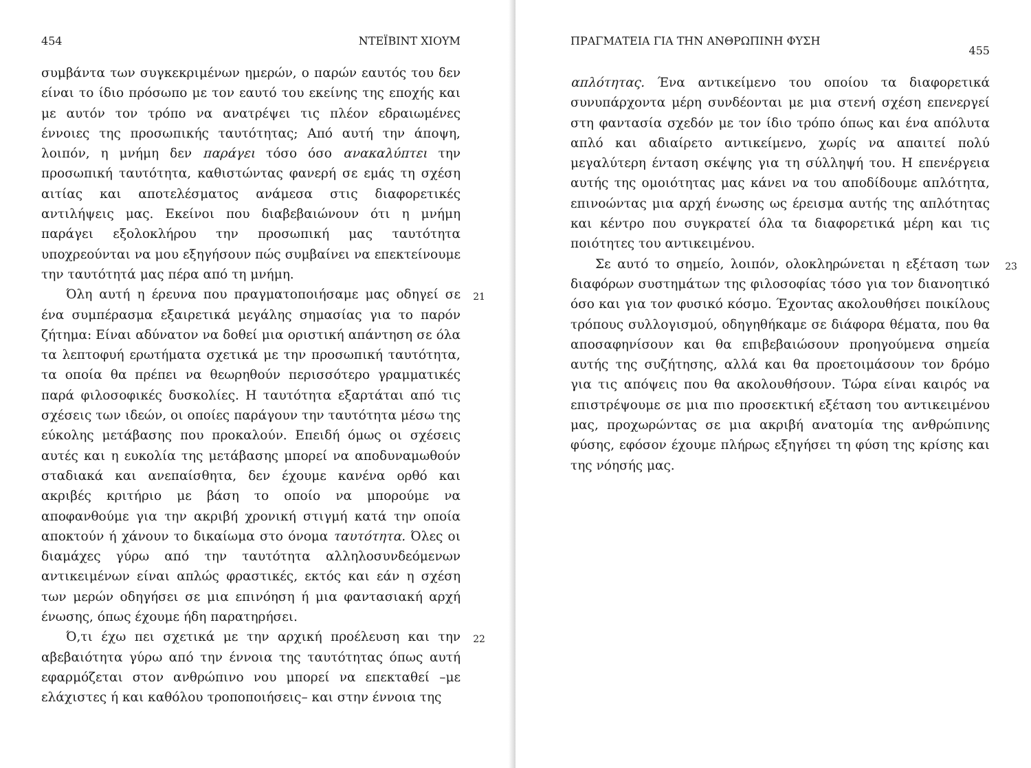454 ΝΤΕΪΒΙΝΤ ΧΙΟΥΜ
συμβάντα των συγκεκριμένων ημερών, ο παρών εαυτός του δεν είναι το ίδιο πρόσωπο με τον εαυτό του εκείνης της εποχής και με αυτόν τον τρόπο να ανατρέψει τις πλέον εδραιωμένες έννοιες της προσωπικής ταυτότητας; Από αυτή την άποψη, λοιπόν, η μνήμη δεν παράγει τόσο όσο ανακαλύπτει την προσωπική ταυτότητα, καθιστώντας φανερή σε εμάς τη σχέση αιτίας και αποτελέσματος ανάμεσα στις διαφορετικές αντιλήψεις μας. Εκείνοι που διαβεβαιώνουν ότι η μνήμη παράγει εξολοκλήρου την προσωπική μας ταυτότητα υποχρεούνται να μου εξηγήσουν πώς συμβαίνει να επεκτείνουμε την ταυτότητά μας πέρα από τη μνήμη.
21 Όλη αυτή η έρευνα που πραγματοποιήσαμε μας οδηγεί σε ένα συμπέρασμα εξαιρετικά μεγάλης σημασίας για το παρόν ζήτημα: Είναι αδύνατον να δοθεί μια οριστική απάντηση σε όλα τα λεπτοφυή ερωτήματα σχετικά με την προσωπική ταυτότητα, τα οποία θα πρέπει να θεωρηθούν περισσότερο γραμματικές παρά φιλοσοφικές δυσκολίες. Η ταυτότητα εξαρτάται από τις σχέσεις των ιδεών, οι οποίες παράγουν την ταυτότητα μέσω της εύκολης μετάβασης που προκαλούν. Επειδή όμως οι σχέσεις αυτές και η ευκολία της μετάβασης μπορεί να αποδυναμωθούν σταδιακά και ανεπαίσθητα, δεν έχουμε κανένα ορθό και ακριβές κριτήριο με βάση το οποίο να μπορούμε να αποφανθούμε για την ακριβή χρονική στιγμή κατά την οποία αποκτούν ή χάνουν το δικαίωμα στο όνομα ταυτότητα. Όλες οι διαμάχες γύρω από την ταυτότητα αλληλοσυνδεόμενων αντικειμένων είναι απλώς φραστικές, εκτός και εάν η σχέση των μερών οδηγήσει σε μια επινόηση ή μια φαντασιακή αρχή ένωσης, όπως έχουμε ήδη παρατηρήσει.
22 Ό,τι έχω πει σχετικά με την αρχική προέλευση και την αβεβαιότητα γύρω από την έννοια της ταυτότητας όπως αυτή εφαρμόζεται στον ανθρώπινο νου μπορεί να επεκταθεί –με ελάχιστες ή και καθόλου τροποποιήσεις– και στην έννοια της
ΠΡΑΓΜΑΤΕΙΑ ΓΙΑ ΤΗΝ ΑΝΘΡΩΠΙΝΗ ΦΥΣΗ 455
απλότητας. Ένα αντικείμενο του οποίου τα διαφορετικά συνυπάρχοντα μέρη συνδέονται με μια στενή σχέση επενεργεί στη φαντασία σχεδόν με τον ίδιο τρόπο όπως και ένα απόλυτα απλό και αδιαίρετο αντικείμενο, χωρίς να απαιτεί πολύ μεγαλύτερη ένταση σκέψης για τη σύλληψή του. Η επενέργεια αυτής της ομοιότητας μας κάνει να του αποδίδουμε απλότητα, επινοώντας μια αρχή ένωσης ως έρεισμα αυτής της απλότητας και κέντρο που συγκρατεί όλα τα διαφορετικά μέρη και τις ποιότητες του αντικειμένου.
23 Σε αυτό το σημείο, λοιπόν, ολοκληρώνεται η εξέταση των διαφόρων συστημάτων της φιλοσοφίας τόσο για τον διανοητικό όσο και για τον φυσικό κόσμο. Έχοντας ακολουθήσει ποικίλους τρόπους συλλογισμού, οδηγηθήκαμε σε διάφορα θέματα, που θα αποσαφηνίσουν και θα επιβεβαιώσουν προηγούμενα σημεία αυτής της συζήτησης, αλλά και θα προετοιμάσουν τον δρόμο για τις απόψεις που θα ακολουθήσουν. Τώρα είναι καιρός να επιστρέψουμε σε μια πιο προσεκτική εξέταση του αντικειμένου μας, προχωρώντας σε μια ακριβή ανατομία της ανθρώπινης φύσης, εφόσον έχουμε πλήρως εξηγήσει τη φύση της κρίσης και της νόησής μας.